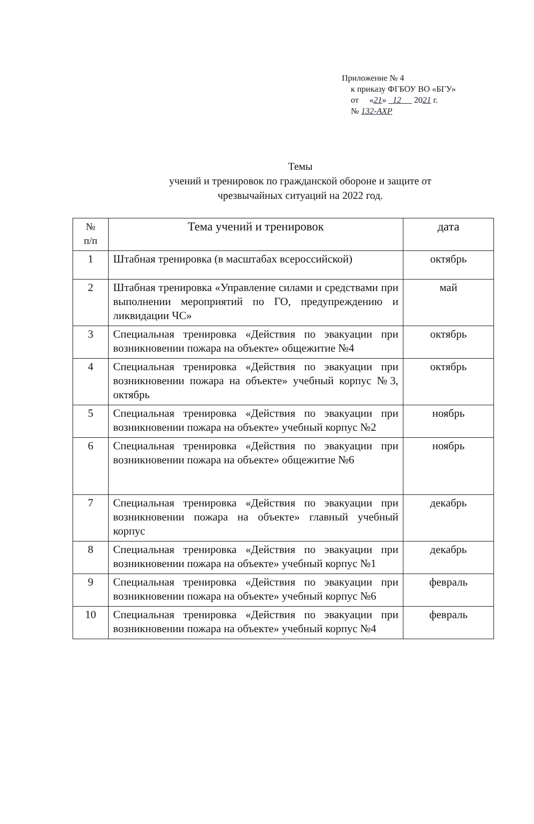Приложение № 4
к приказу ФГБОУ ВО «БГУ»
от «21» 12 2021 г.
№ 132-АХР
Темы
учений и тренировок по гражданской обороне и защите от
чрезвычайных ситуаций на 2022 год.
| № п/п | Тема учений и тренировок | дата |
| --- | --- | --- |
| 1 | Штабная тренировка (в масштабах всероссийской) | октябрь |
| 2 | Штабная тренировка «Управление силами и средствами при выполнении мероприятий по ГО, предупреждению и ликвидации ЧС» | май |
| 3 | Специальная тренировка «Действия по эвакуации при возникновении пожара на объекте» общежитие №4 | октябрь |
| 4 | Специальная тренировка «Действия по эвакуации при возникновении пожара на объекте» учебный корпус №3, октябрь | октябрь |
| 5 | Специальная тренировка «Действия по эвакуации при возникновении пожара на объекте» учебный корпус №2 | ноябрь |
| 6 | Специальная тренировка «Действия по эвакуации при возникновении пожара на объекте» общежитие №6 | ноябрь |
| 7 | Специальная тренировка «Действия по эвакуации при возникновении пожара на объекте» главный учебный корпус | декабрь |
| 8 | Специальная тренировка «Действия по эвакуации при возникновении пожара на объекте» учебный корпус №1 | декабрь |
| 9 | Специальная тренировка «Действия по эвакуации при возникновении пожара на объекте» учебный корпус №6 | февраль |
| 10 | Специальная тренировка «Действия по эвакуации при возникновении пожара на объекте» учебный корпус №4 | февраль |